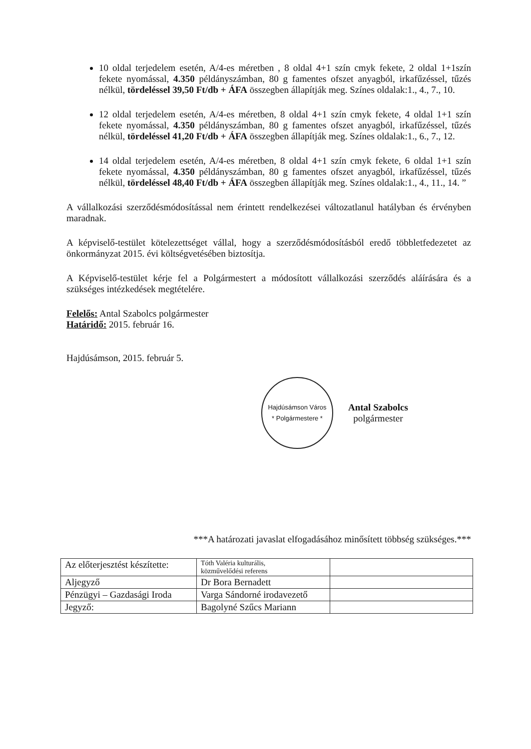10 oldal terjedelem esetén, A/4-es méretben , 8 oldal 4+1 szín cmyk fekete, 2 oldal 1+1szín fekete nyomással, 4.350 példányszámban, 80 g famentes ofszet anyagból, irkafűzéssel, tűzés nélkül, tördeléssel 39,50 Ft/db + ÁFA összegben állapítják meg. Színes oldalak:1., 4., 7., 10.
12 oldal terjedelem esetén, A/4-es méretben, 8 oldal 4+1 szín cmyk fekete, 4 oldal 1+1 szín fekete nyomással, 4.350 példányszámban, 80 g famentes ofszet anyagból, irkafűzéssel, tűzés nélkül, tördeléssel 41,20 Ft/db + ÁFA összegben állapítják meg. Színes oldalak:1., 6., 7., 12.
14 oldal terjedelem esetén, A/4-es méretben, 8 oldal 4+1 szín cmyk fekete, 6 oldal 1+1 szín fekete nyomással, 4.350 példányszámban, 80 g famentes ofszet anyagból, irkafűzéssel, tűzés nélkül, tördeléssel 48,40 Ft/db + ÁFA összegben állapítják meg. Színes oldalak:1., 4., 11., 14. ”
A vállalkozási szerződésmódosítással nem érintett rendelkezései változatlanul hatályban és érvényben maradnak.
A képviselő-testület kötelezettséget vállal, hogy a szerződésmódosításból eredő többletfedezetet az önkormányzat 2015. évi költségvetésében biztosítja.
A Képviselő-testület kérje fel a Polgármestert a módosított vállalkozási szerződés aláírására és a szükséges intézkedések megtételére.
Felelős: Antal Szabolcs polgármester
Határidő: 2015. február 16.
Hajdúsámson, 2015. február 5.
Hajdúsámson Város
* Polgármestere *
Antal Szabolcs
polgármester
***A határozati javaslat elfogadásához minősített többség szükséges.***
| Az előterjesztést készítette: | Tóth Valéria kulturális, közművelődési referens | |
| Aljegyző | Dr Bora Bernadett | |
| Pénzügyi – Gazdasági Iroda | Varga Sándorné irodavezető | |
| Jegyző: | Bagolyné Szűcs Mariann | |